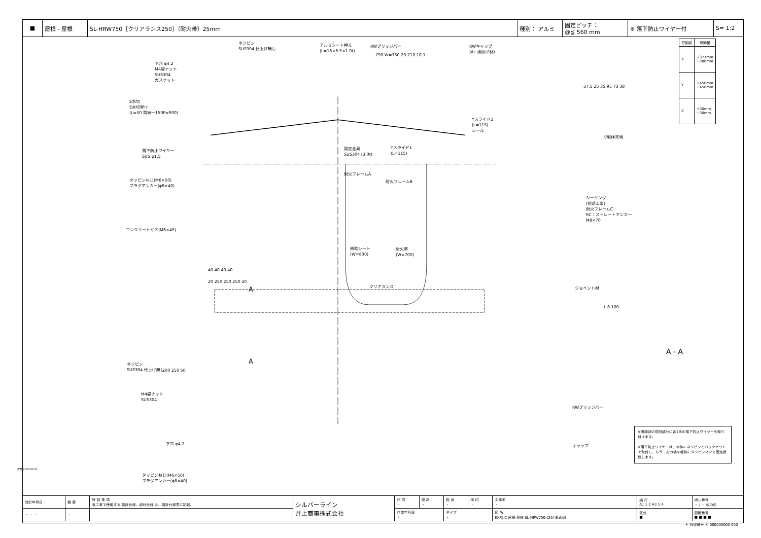| ■ | 屋根 - 屋根 | SL-HRW750［クリアランス250］（耐火帯）25mm | 種別： アルミ | 固定ピッチ： @≦ 560 mm | ※ 落下防止ワイヤー付 | S= 1:2 |
| 可動図 | 可動量 |
| --- | --- |
| X | +377mm −388mm |
| Y | +450mm −450mm |
| Z | +30mm −30mm |
ネジピン
SUS304 仕上げ無し
アルミシート押え
(L=18×6.5×1.0t)
RWブリッジバー
RWキャップ
(AL 板曲げ材)
790 W=750 20 210 10 1
下穴 φ4.2
M4袋ナット
SUS304
ガスケット
E水切
E水切受け
(L=50 両端～150P=900)
Yスライド2
(L=115)
レール
▽躯体天端
37.5 25 35 95 73 38
落下防止ワイヤー
SUS φ1.5
固定金具
SUS304 (3.0t)
Yスライド1
(L=115)
耐火フレームA
耐火フレームB
タッピンねじ(M6×50)
プラグアンカー(φ8×40)
シーリング
(別途工事)
耐火フレームC
RC：ストレートアンカー
M8×70
コンクリートビス(M6×45)
補助シート
(W=800)
耐火帯
(W=700)
40 40 40 40
20 250 250 250 20
クリアランス
A ジョイント材
L 8 100
A - A
A
ネジピン
SUS304 仕上げ無し
200 250 50
M4袋ナット
SUS304
RWブリッジバー
下穴 φ4.2 キャップ
タッピンねじ(M6×50)
プラグアンカー(φ8×40)
※両端部の見附部分に各1本の落下防止ワイヤーを取り付けます。
※落下防止ワイヤーは、本体にネジピンとロックナットで取付し、もう一方の端を躯体にタッピンネジで固定接続します。
変更 2023.02.01
| 改訂年月日 | 概 要 | 特 記 事 項 当工事で使用する 設計仕様、部材仕様 は、設計仕様書に記載。 | シルバーライン 井上商事株式会社 | 作 成 ・ | 設 計 ・ | 担 当 ・ | 検 印 ・ | 工事名 ・ | 縮 尺 A1 1:2 A3 1:4 | 通し番号 ・ / ・ 枚の内 |
| ・ ・ ・ | ・ | | | 作成年月日 ・ | | タイプ ・ | | 図 名 EXP.J.C 屋根-屋根 SL-HRW750(t25) 断面図 | 区分 ■ | 図面番号 ■ ■ ■ ■ |
＊ 管理番号 ＊ 000000000 000